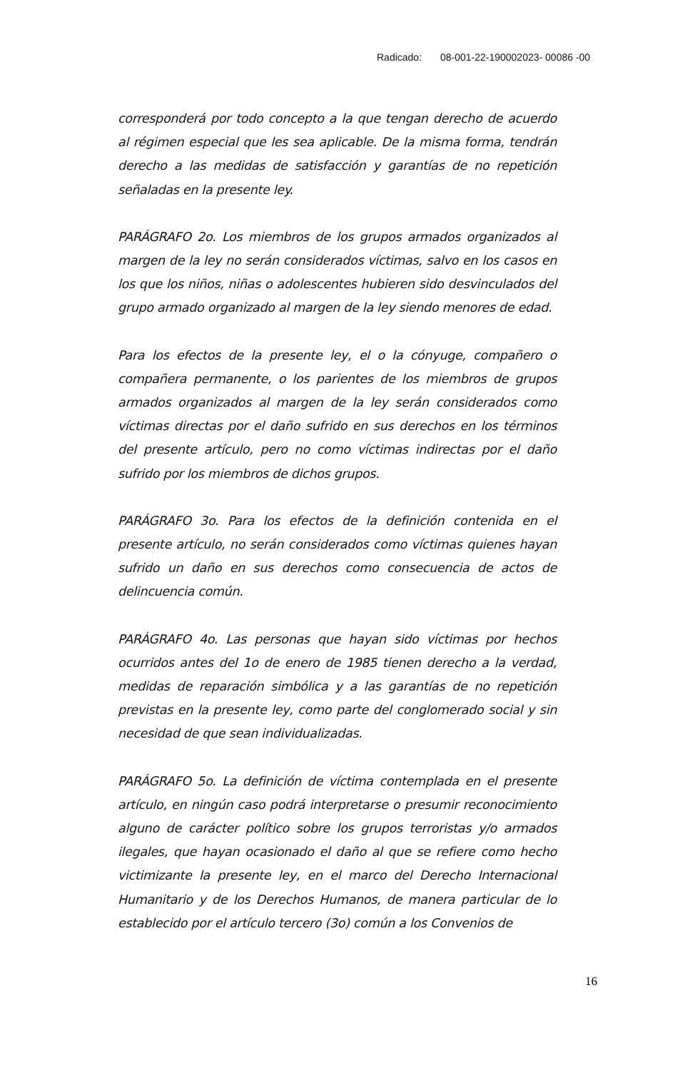Radicado: 08-001-22-190002023- 00086 -00
corresponderá por todo concepto a la que tengan derecho de acuerdo al régimen especial que les sea aplicable. De la misma forma, tendrán derecho a las medidas de satisfacción y garantías de no repetición señaladas en la presente ley.
PARÁGRAFO 2o. Los miembros de los grupos armados organizados al margen de la ley no serán considerados víctimas, salvo en los casos en los que los niños, niñas o adolescentes hubieren sido desvinculados del grupo armado organizado al margen de la ley siendo menores de edad.
Para los efectos de la presente ley, el o la cónyuge, compañero o compañera permanente, o los parientes de los miembros de grupos armados organizados al margen de la ley serán considerados como víctimas directas por el daño sufrido en sus derechos en los términos del presente artículo, pero no como víctimas indirectas por el daño sufrido por los miembros de dichos grupos.
PARÁGRAFO 3o. Para los efectos de la definición contenida en el presente artículo, no serán considerados como víctimas quienes hayan sufrido un daño en sus derechos como consecuencia de actos de delincuencia común.
PARÁGRAFO 4o. Las personas que hayan sido víctimas por hechos ocurridos antes del 1o de enero de 1985 tienen derecho a la verdad, medidas de reparación simbólica y a las garantías de no repetición previstas en la presente ley, como parte del conglomerado social y sin necesidad de que sean individualizadas.
PARÁGRAFO 5o. La definición de víctima contemplada en el presente artículo, en ningún caso podrá interpretarse o presumir reconocimiento alguno de carácter político sobre los grupos terroristas y/o armados ilegales, que hayan ocasionado el daño al que se refiere como hecho victimizante la presente ley, en el marco del Derecho Internacional Humanitario y de los Derechos Humanos, de manera particular de lo establecido por el artículo tercero (3o) común a los Convenios de
16